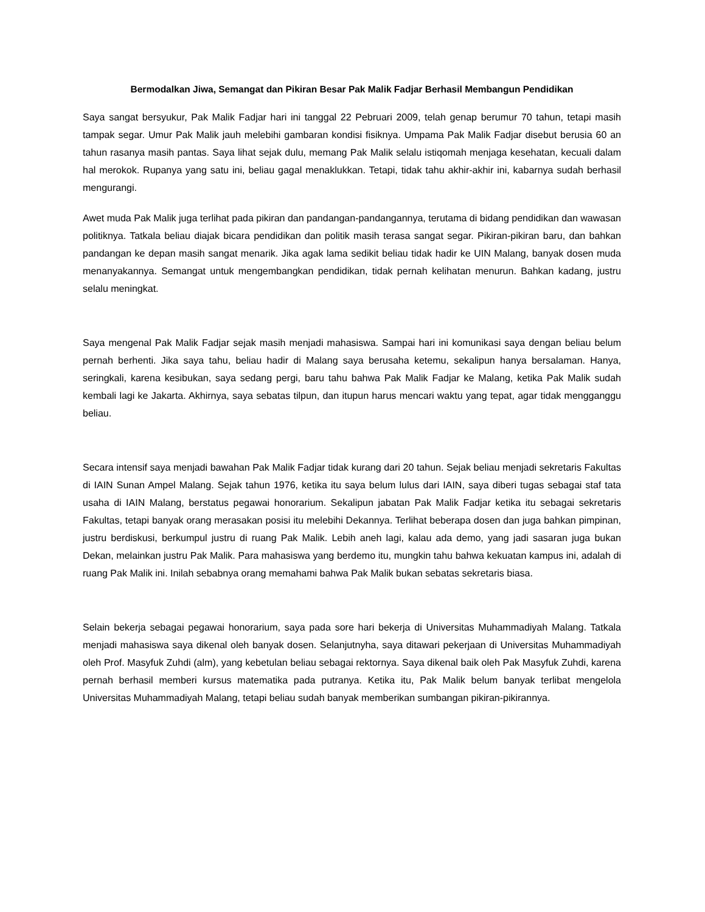Bermodalkan Jiwa, Semangat dan Pikiran Besar Pak Malik Fadjar Berhasil Membangun Pendidikan
Saya sangat bersyukur, Pak Malik Fadjar hari ini tanggal 22 Pebruari 2009, telah genap berumur 70 tahun, tetapi masih tampak segar. Umur Pak Malik jauh melebihi gambaran kondisi fisiknya. Umpama Pak Malik Fadjar disebut berusia 60 an tahun rasanya masih pantas. Saya lihat sejak dulu, memang Pak Malik selalu istiqomah menjaga kesehatan, kecuali dalam hal merokok. Rupanya yang satu ini, beliau gagal menaklukkan. Tetapi, tidak tahu akhir-akhir ini, kabarnya sudah berhasil mengurangi.
Awet muda Pak Malik juga terlihat pada pikiran dan pandangan-pandangannya, terutama di bidang pendidikan dan wawasan politiknya. Tatkala beliau diajak bicara pendidikan dan politik masih terasa sangat segar. Pikiran-pikiran baru, dan bahkan pandangan ke depan masih sangat menarik. Jika agak lama sedikit beliau tidak hadir ke UIN Malang, banyak dosen muda menanyakannya. Semangat untuk mengembangkan pendidikan, tidak pernah kelihatan menurun. Bahkan kadang, justru selalu meningkat.
Saya mengenal Pak Malik Fadjar sejak masih menjadi mahasiswa. Sampai hari ini komunikasi saya dengan beliau belum pernah berhenti. Jika saya tahu, beliau hadir di Malang saya berusaha ketemu, sekalipun hanya bersalaman. Hanya, seringkali, karena kesibukan, saya sedang pergi, baru tahu bahwa Pak Malik Fadjar ke Malang, ketika Pak Malik sudah kembali lagi ke Jakarta. Akhirnya, saya sebatas tilpun, dan itupun harus mencari waktu yang tepat, agar tidak mengganggu beliau.
Secara intensif saya menjadi bawahan Pak Malik Fadjar tidak kurang dari 20 tahun. Sejak beliau menjadi sekretaris Fakultas di IAIN Sunan Ampel Malang. Sejak tahun 1976, ketika itu saya belum lulus dari IAIN, saya diberi tugas sebagai staf tata usaha di IAIN Malang, berstatus pegawai honorarium. Sekalipun jabatan Pak Malik Fadjar ketika itu sebagai sekretaris Fakultas, tetapi banyak orang merasakan posisi itu melebihi Dekannya. Terlihat beberapa dosen dan juga bahkan pimpinan, justru berdiskusi, berkumpul justru di ruang Pak Malik. Lebih aneh lagi, kalau ada demo, yang jadi sasaran juga bukan Dekan, melainkan justru Pak Malik. Para mahasiswa yang berdemo itu, mungkin tahu bahwa kekuatan kampus ini, adalah di ruang Pak Malik ini. Inilah sebabnya orang memahami bahwa Pak Malik bukan sebatas sekretaris biasa.
Selain bekerja sebagai pegawai honorarium, saya pada sore hari bekerja di Universitas Muhammadiyah Malang. Tatkala menjadi mahasiswa saya dikenal oleh banyak dosen. Selanjutnyha, saya ditawari pekerjaan di Universitas Muhammadiyah oleh Prof. Masyfuk Zuhdi (alm), yang kebetulan beliau sebagai rektornya. Saya dikenal baik oleh Pak Masyfuk Zuhdi, karena pernah berhasil memberi kursus matematika pada putranya. Ketika itu, Pak Malik belum banyak terlibat mengelola Universitas Muhammadiyah Malang, tetapi beliau sudah banyak memberikan sumbangan pikiran-pikirannya.